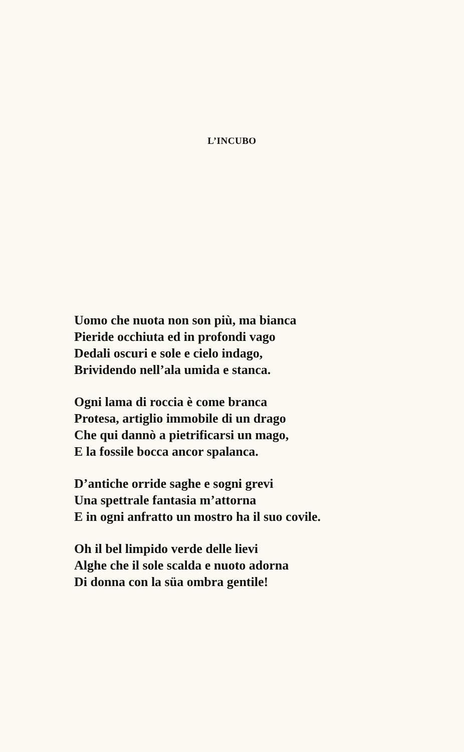L’INCUBO
Uomo che nuota non son più, ma bianca
Pieride occhiuta ed in profondi vago
Dedali oscuri e sole e cielo indago,
Brividendo nell’ala umida e stanca.
Ogni lama di roccia è come branca
Protesa, artiglio immobile di un drago
Che qui dannò a pietrificarsi un mago,
E la fossile bocca ancor spalanca.
D’antiche orride saghe e sogni grevi
Una spettrale fantasia m’attorna
E in ogni anfratto un mostro ha il suo covile.
Oh il bel limpido verde delle lievi
Alghe che il sole scalda e nuoto adorna
Di donna con la süa ombra gentile!